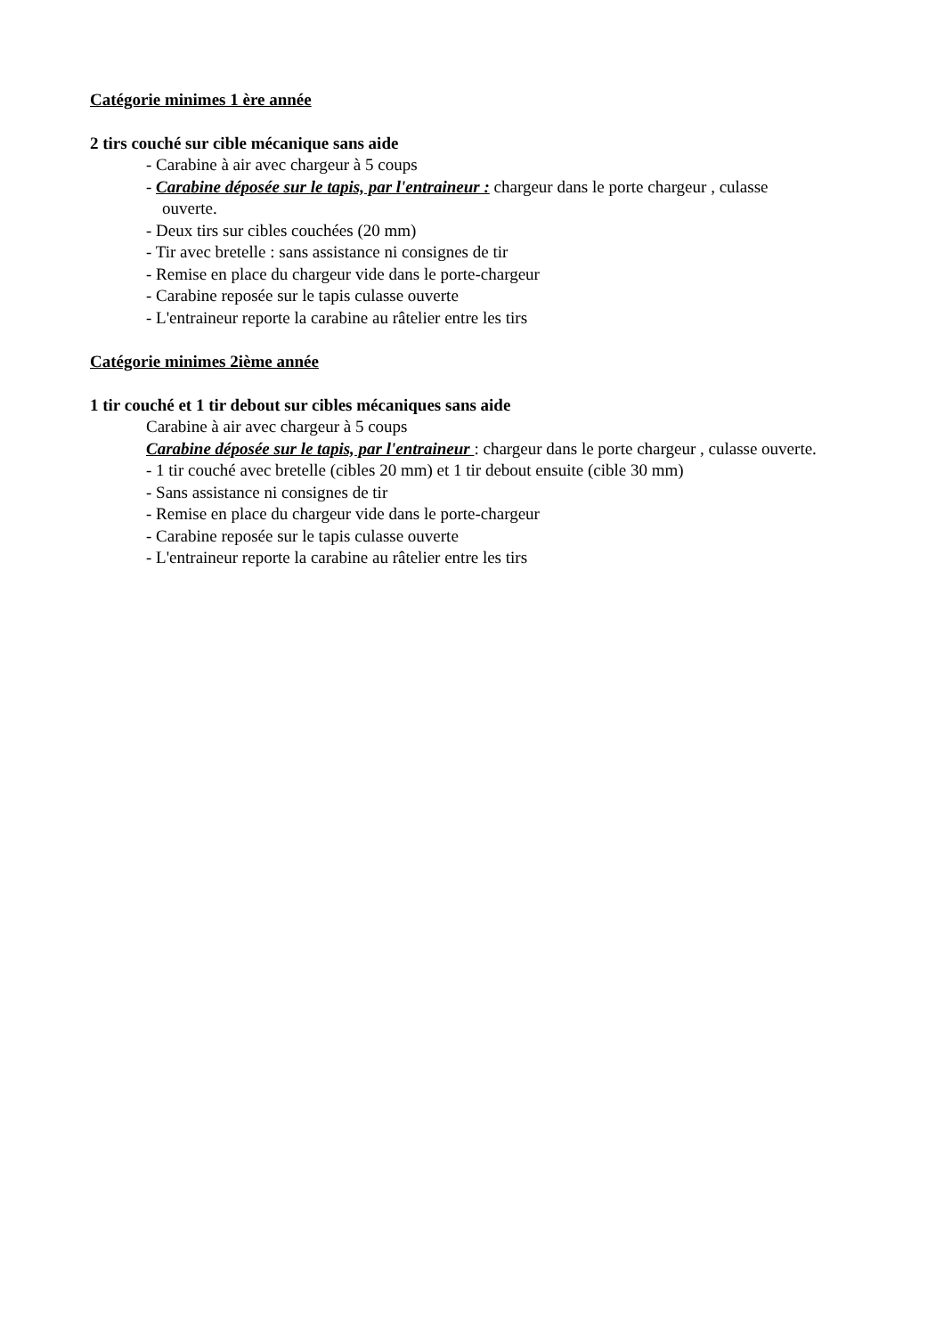Catégorie minimes 1 ère année
2 tirs couché sur cible mécanique sans aide
- Carabine à air avec chargeur à 5 coups
- Carabine déposée sur le tapis, par l'entraineur : chargeur dans le porte chargeur , culasse
ouverte.
- Deux tirs sur cibles couchées (20 mm)
- Tir avec bretelle : sans assistance ni consignes de tir
- Remise en place du chargeur vide dans le porte-chargeur
- Carabine reposée sur le tapis culasse ouverte
- L'entraineur reporte la carabine au râtelier entre les tirs
Catégorie minimes 2ième année
1 tir couché et 1 tir debout sur cibles mécaniques sans aide
Carabine à air avec chargeur à 5 coups
Carabine déposée sur le tapis, par l'entraineur : chargeur dans le porte chargeur , culasse ouverte.
- 1 tir couché avec bretelle (cibles 20 mm) et 1 tir debout ensuite (cible 30 mm)
- Sans assistance ni consignes de tir
- Remise en place du chargeur vide dans le porte-chargeur
- Carabine reposée sur le tapis culasse ouverte
- L'entraineur reporte la carabine au râtelier entre les tirs